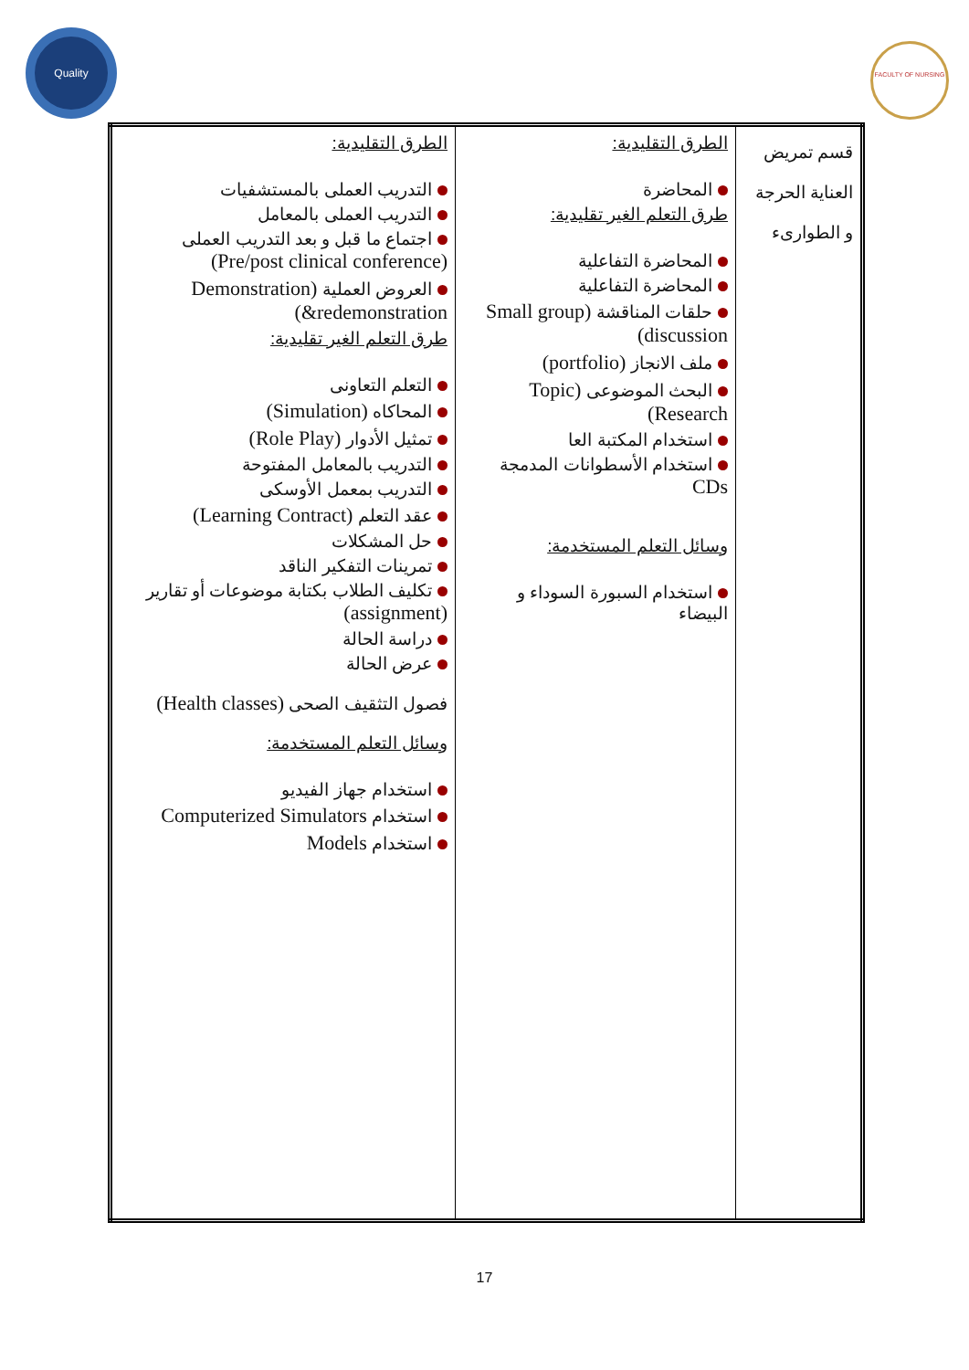Quality
FACULTY OF NURSING
| قسم تمريض العناية الحرجة و الطوارىء | الطرق التقليدية: المحاضرة طرق التعلم الغير تقليدية: المحاضرة التفاعلية المحاضرة التفاعلية حلقات المناقشة (Small group discussion) ملف الانجاز (portfolio) البحث الموضوعى (Topic Research) استخدام المكتبة العا استخدام الأسطوانات المدمجة CDs وسائل التعلم المستخدمة: استخدام السبورة السوداء و البيضاء | الطرق التقليدية: التدريب العملى بالمستشفيات التدريب العملى بالمعامل اجتماع ما قبل و بعد التدريب العملى (Pre/post clinical conference) العروض العملية (Demonstration &redemonstration) طرق التعلم الغير تقليدية: التعلم التعاونى المحاكاه (Simulation) تمثيل الأدوار (Role Play) التدريب بالمعامل المفتوحة التدريب بمعمل الأوسكى عقد التعلم (Learning Contract) حل المشكلات تمرينات التفكير الناقد تكليف الطلاب بكتابة موضوعات أو تقارير (assignment) دراسة الحالة عرض الحالة فصول التثقيف الصحى (Health classes) وسائل التعلم المستخدمة: استخدام جهاز الفيديو استخدام Computerized Simulators استخدام Models |
17